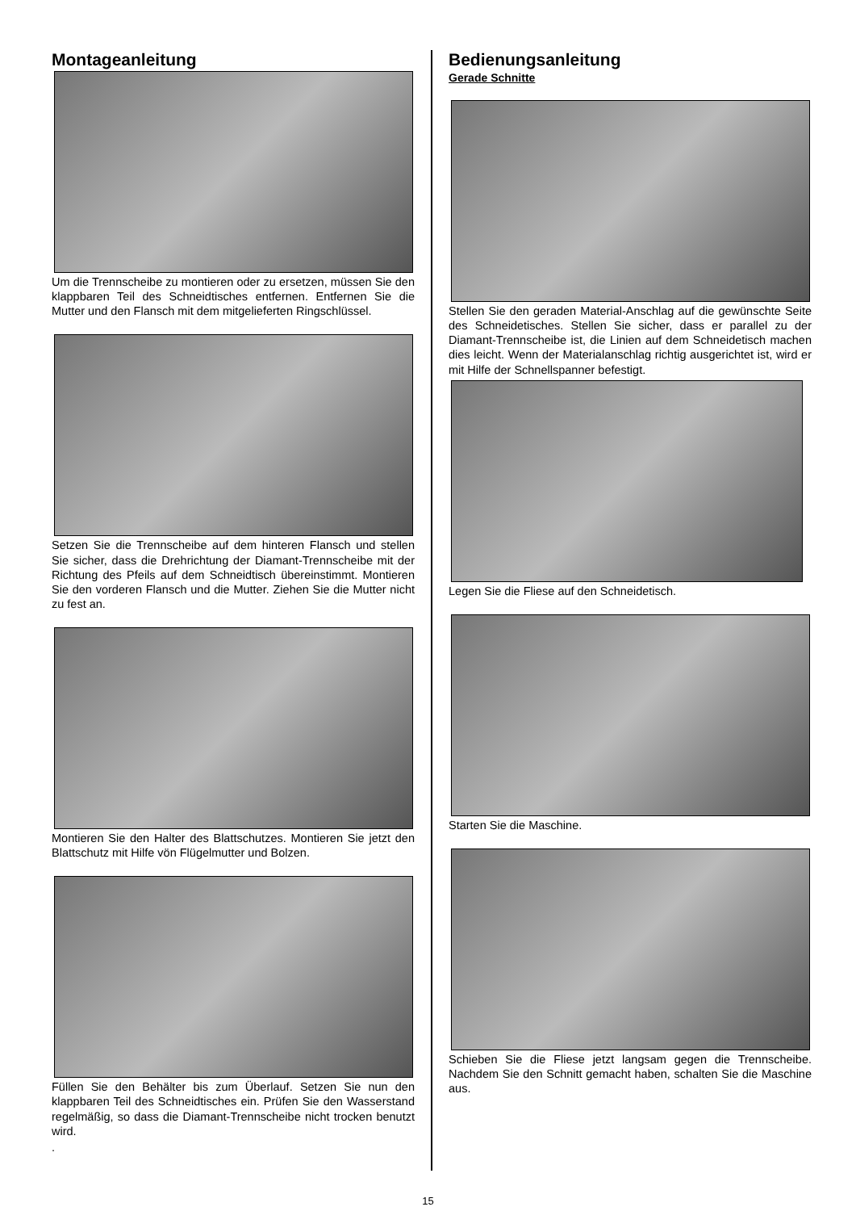Montageanleitung
Um die Trennscheibe zu montieren oder zu ersetzen, müssen Sie den klappbaren Teil des Schneidtisches entfernen. Entfernen Sie die Mutter und den Flansch mit dem mitgelieferten Ringschlüssel.
Setzen Sie die Trennscheibe auf dem hinteren Flansch und stellen Sie sicher, dass die Drehrichtung der Diamant-Trennscheibe mit der Richtung des Pfeils auf dem Schneidtisch übereinstimmt. Montieren Sie den vorderen Flansch und die Mutter. Ziehen Sie die Mutter nicht zu fest an.
Montieren Sie den Halter des Blattschutzes. Montieren Sie jetzt den Blattschutz mit Hilfe vön Flügelmutter und Bolzen.
Füllen Sie den Behälter bis zum Überlauf. Setzen Sie nun den klappbaren Teil des Schneidtisches ein. Prüfen Sie den Wasserstand regelmäßig, so dass die Diamant-Trennscheibe nicht trocken benutzt wird.
.
Bedienungsanleitung
Gerade Schnitte
Stellen Sie den geraden Material-Anschlag auf die gewünschte Seite des Schneidetisches. Stellen Sie sicher, dass er parallel zu der Diamant-Trennscheibe ist, die Linien auf dem Schneidetisch machen dies leicht. Wenn der Materialanschlag richtig ausgerichtet ist, wird er mit Hilfe der Schnellspanner befestigt.
Legen Sie die Fliese auf den Schneidetisch.
Starten Sie die Maschine.
Schieben Sie die Fliese jetzt langsam gegen die Trennscheibe. Nachdem Sie den Schnitt gemacht haben, schalten Sie die Maschine aus.
15